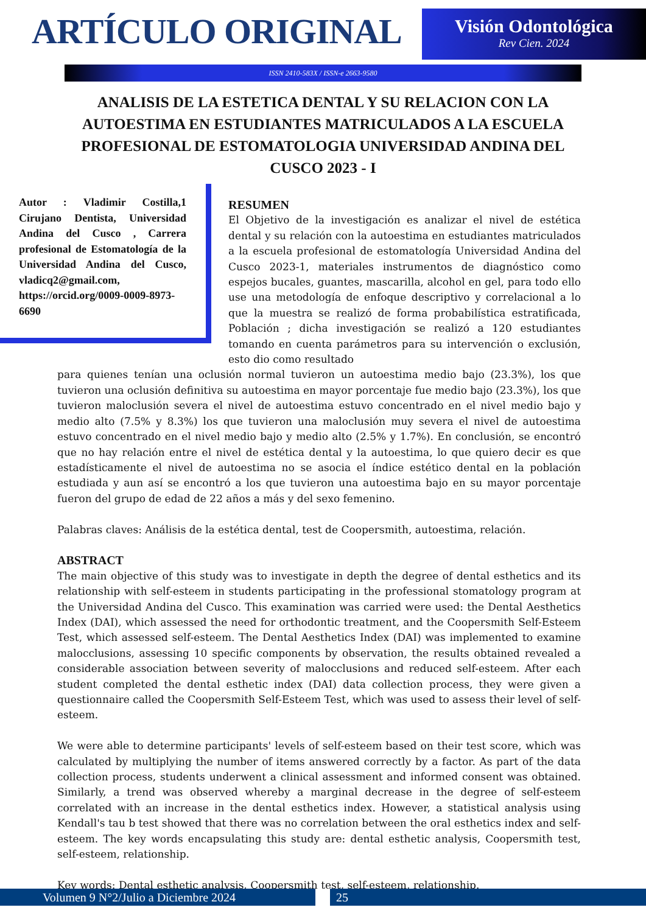ARTÍCULO ORIGINAL
Visión Odontológica
Rev Cien. 2024
ISSN 2410-583X / ISSN-e 2663-9580
ANALISIS DE LA ESTETICA DENTAL Y SU RELACION CON LA AUTOESTIMA EN ESTUDIANTES MATRICULADOS A LA ESCUELA PROFESIONAL DE ESTOMATOLOGIA UNIVERSIDAD ANDINA DEL CUSCO 2023 - I
Autor : Vladimir Costilla,1 Cirujano Dentista, Universidad Andina del Cusco , Carrera profesional de Estomatología de la Universidad Andina del Cusco, vladicq2@gmail.com, https://orcid.org/0009-0009-8973-6690
RESUMEN
El Objetivo de la investigación es analizar el nivel de estética dental y su relación con la autoestima en estudiantes matriculados a la escuela profesional de estomatología Universidad Andina del Cusco 2023-1, materiales instrumentos de diagnóstico como espejos bucales, guantes, mascarilla, alcohol en gel, para todo ello use una metodología de enfoque descriptivo y correlacional a lo que la muestra se realizó de forma probabilística estratificada, Población ; dicha investigación se realizó a 120 estudiantes tomando en cuenta parámetros para su intervención o exclusión, esto dio como resultado
para quienes tenían una oclusión normal tuvieron un autoestima medio bajo (23.3%), los que tuvieron una oclusión definitiva su autoestima en mayor porcentaje fue medio bajo (23.3%), los que tuvieron maloclusión severa el nivel de autoestima estuvo concentrado en el nivel medio bajo y medio alto (7.5% y 8.3%) los que tuvieron una maloclusión muy severa el nivel de autoestima estuvo concentrado en el nivel medio bajo y medio alto (2.5% y 1.7%). En conclusión, se encontró que no hay relación entre el nivel de estética dental y la autoestima, lo que quiero decir es que estadísticamente el nivel de autoestima no se asocia el índice estético dental en la población estudiada y aun así se encontró a los que tuvieron una autoestima bajo en su mayor porcentaje fueron del grupo de edad de 22 años a más y del sexo femenino.
Palabras claves: Análisis de la estética dental, test de Coopersmith, autoestima, relación.
ABSTRACT
The main objective of this study was to investigate in depth the degree of dental esthetics and its relationship with self-esteem in students participating in the professional stomatology program at the Universidad Andina del Cusco. This examination was carried were used: the Dental Aesthetics Index (DAI), which assessed the need for orthodontic treatment, and the Coopersmith Self-Esteem Test, which assessed self-esteem. The Dental Aesthetics Index (DAI) was implemented to examine malocclusions, assessing 10 specific components by observation, the results obtained revealed a considerable association between severity of malocclusions and reduced self-esteem. After each student completed the dental esthetic index (DAI) data collection process, they were given a questionnaire called the Coopersmith Self-Esteem Test, which was used to assess their level of self-esteem.
We were able to determine participants' levels of self-esteem based on their test score, which was calculated by multiplying the number of items answered correctly by a factor. As part of the data collection process, students underwent a clinical assessment and informed consent was obtained. Similarly, a trend was observed whereby a marginal decrease in the degree of self-esteem correlated with an increase in the dental esthetics index. However, a statistical analysis using Kendall's tau b test showed that there was no correlation between the oral esthetics index and self-esteem. The key words encapsulating this study are: dental esthetic analysis, Coopersmith test, self-esteem, relationship.
Key words: Dental esthetic analysis, Coopersmith test, self-esteem, relationship.
Volumen 9 N°2/Julio a Diciembre 2024 25